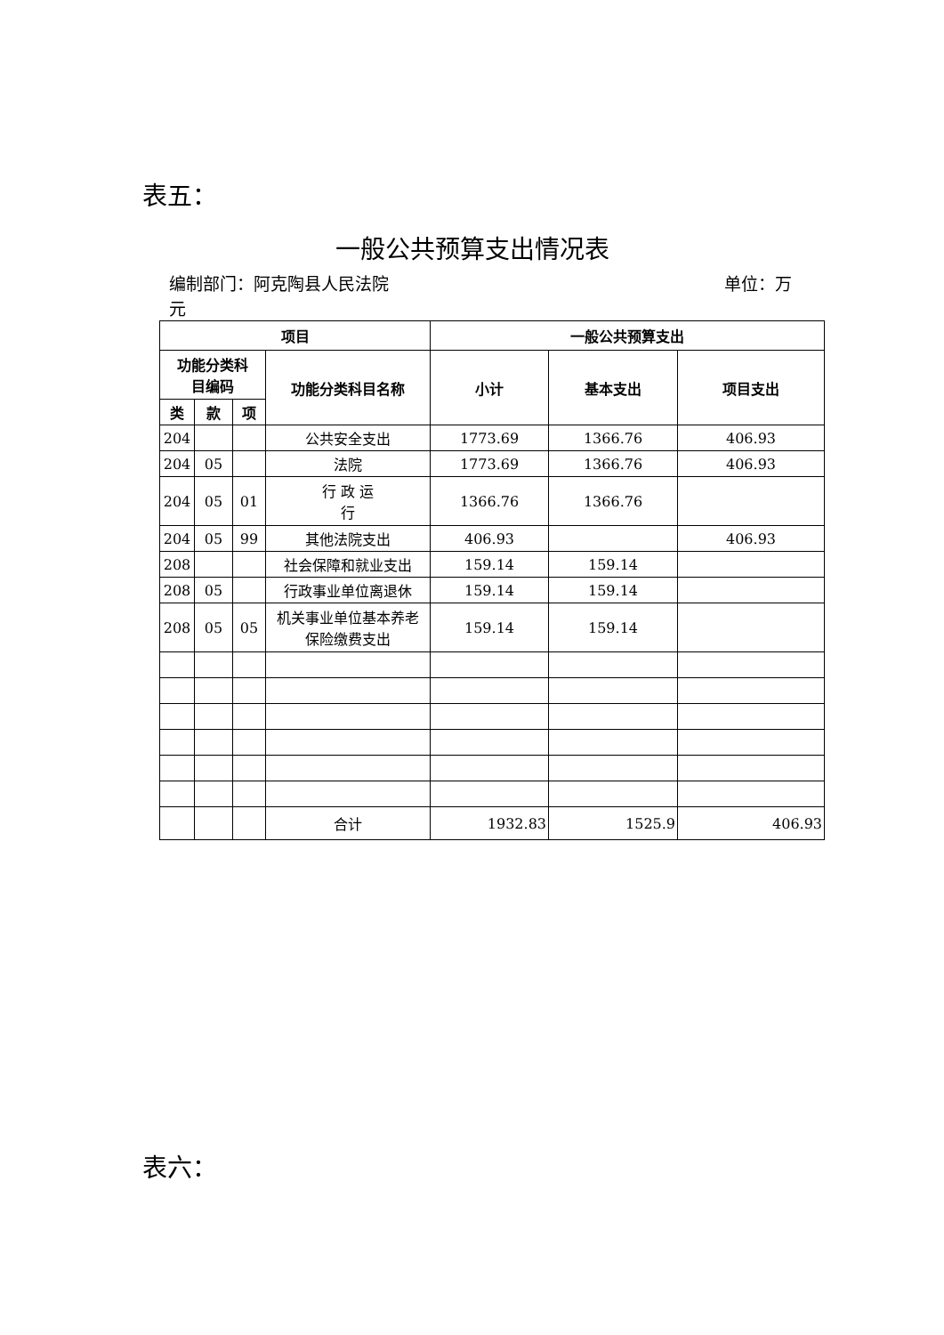表五：
一般公共预算支出情况表
编制部门：阿克陶县人民法院 单位：万
元
| 项目 | | | | 一般公共预算支出 | | |
| --- | --- | --- | --- | --- | --- | --- |
| 功能分类科 目编码 | | | 功能分类科目名称 | 小计 | 基本支出 | 项目支出 |
| 类 | 款 | 项 | | | | |
| 204 | | | 公共安全支出 | 1773.69 | 1366.76 | 406.93 |
| 204 | 05 | | 法院 | 1773.69 | 1366.76 | 406.93 |
| 204 | 05 | 01 | 行 政 运 行 | 1366.76 | 1366.76 | |
| 204 | 05 | 99 | 其他法院支出 | 406.93 | | 406.93 |
| 208 | | | 社会保障和就业支出 | 159.14 | 159.14 | |
| 208 | 05 | | 行政事业单位离退休 | 159.14 | 159.14 | |
| 208 | 05 | 05 | 机关事业单位基本养老 保险缴费支出 | 159.14 | 159.14 | |
| | | | 合计 | 1932.83 | 1525.9 | 406.93 |
表六：